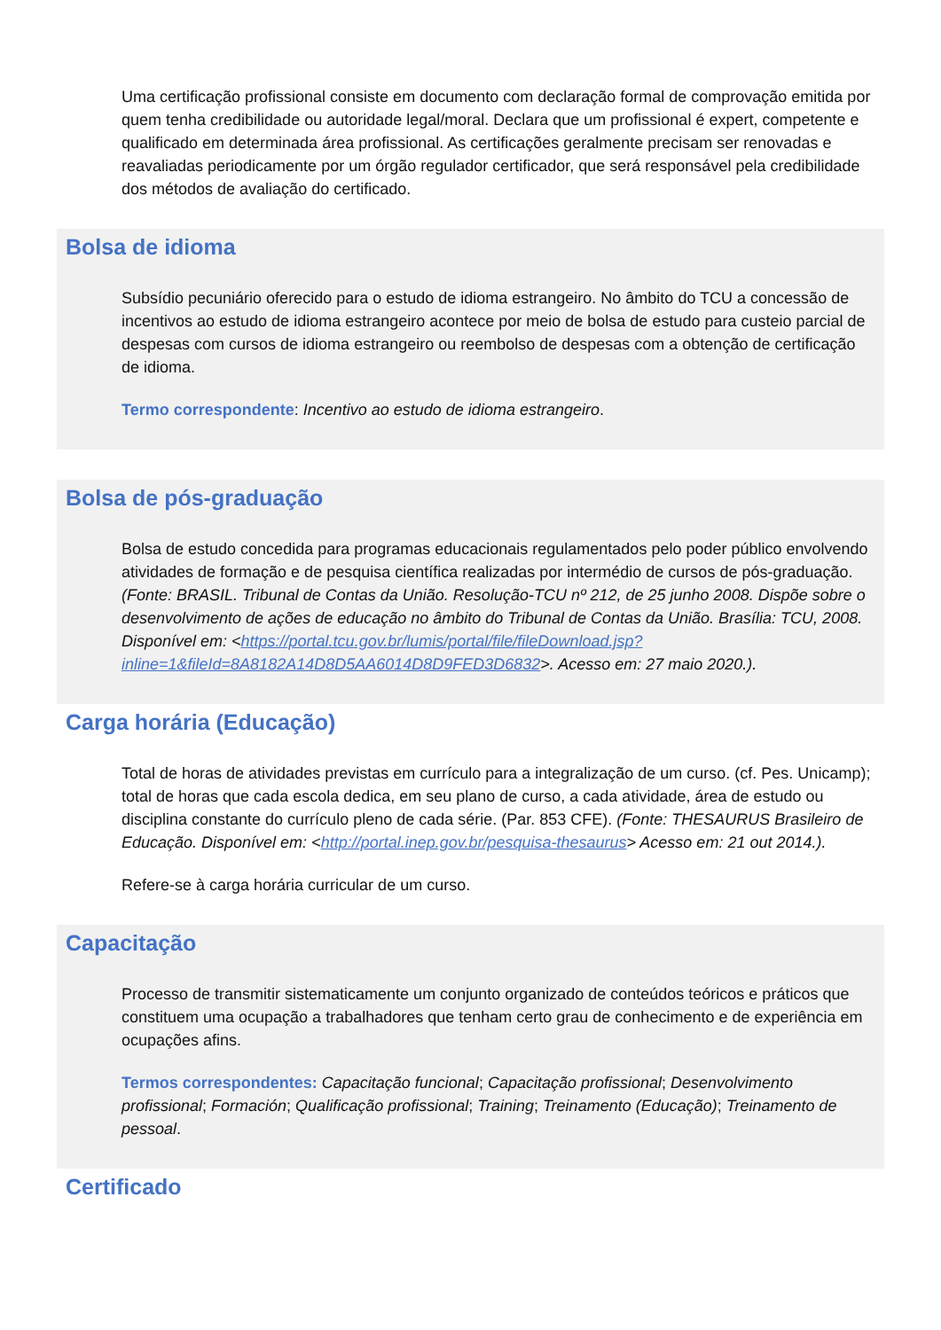Uma certificação profissional consiste em documento com declaração formal de comprovação emitida por quem tenha credibilidade ou autoridade legal/moral. Declara que um profissional é expert, competente e qualificado em determinada área profissional. As certificações geralmente precisam ser renovadas e reavaliadas periodicamente por um órgão regulador certificador, que será responsável pela credibilidade dos métodos de avaliação do certificado.
Bolsa de idioma
Subsídio pecuniário oferecido para o estudo de idioma estrangeiro. No âmbito do TCU a concessão de incentivos ao estudo de idioma estrangeiro acontece por meio de bolsa de estudo para custeio parcial de despesas com cursos de idioma estrangeiro ou reembolso de despesas com a obtenção de certificação de idioma.
Termo correspondente: Incentivo ao estudo de idioma estrangeiro.
Bolsa de pós-graduação
Bolsa de estudo concedida para programas educacionais regulamentados pelo poder público envolvendo atividades de formação e de pesquisa científica realizadas por intermédio de cursos de pós-graduação. (Fonte: BRASIL. Tribunal de Contas da União. Resolução-TCU nº 212, de 25 junho 2008. Dispõe sobre o desenvolvimento de ações de educação no âmbito do Tribunal de Contas da União. Brasília: TCU, 2008. Disponível em: <https://portal.tcu.gov.br/lumis/portal/file/fileDownload.jsp?inline=1&fileId=8A8182A14D8D5AA6014D8D9FED3D6832>. Acesso em: 27 maio 2020.).
Carga horária (Educação)
Total de horas de atividades previstas em currículo para a integralização de um curso. (cf. Pes. Unicamp); total de horas que cada escola dedica, em seu plano de curso, a cada atividade, área de estudo ou disciplina constante do currículo pleno de cada série. (Par. 853 CFE). (Fonte: THESAURUS Brasileiro de Educação. Disponível em: <http://portal.inep.gov.br/pesquisa-thesaurus> Acesso em: 21 out 2014.).
Refere-se à carga horária curricular de um curso.
Capacitação
Processo de transmitir sistematicamente um conjunto organizado de conteúdos teóricos e práticos que constituem uma ocupação a trabalhadores que tenham certo grau de conhecimento e de experiência em ocupações afins.
Termos correspondentes: Capacitação funcional; Capacitação profissional; Desenvolvimento profissional; Formación; Qualificação profissional; Training; Treinamento (Educação); Treinamento de pessoal.
Certificado